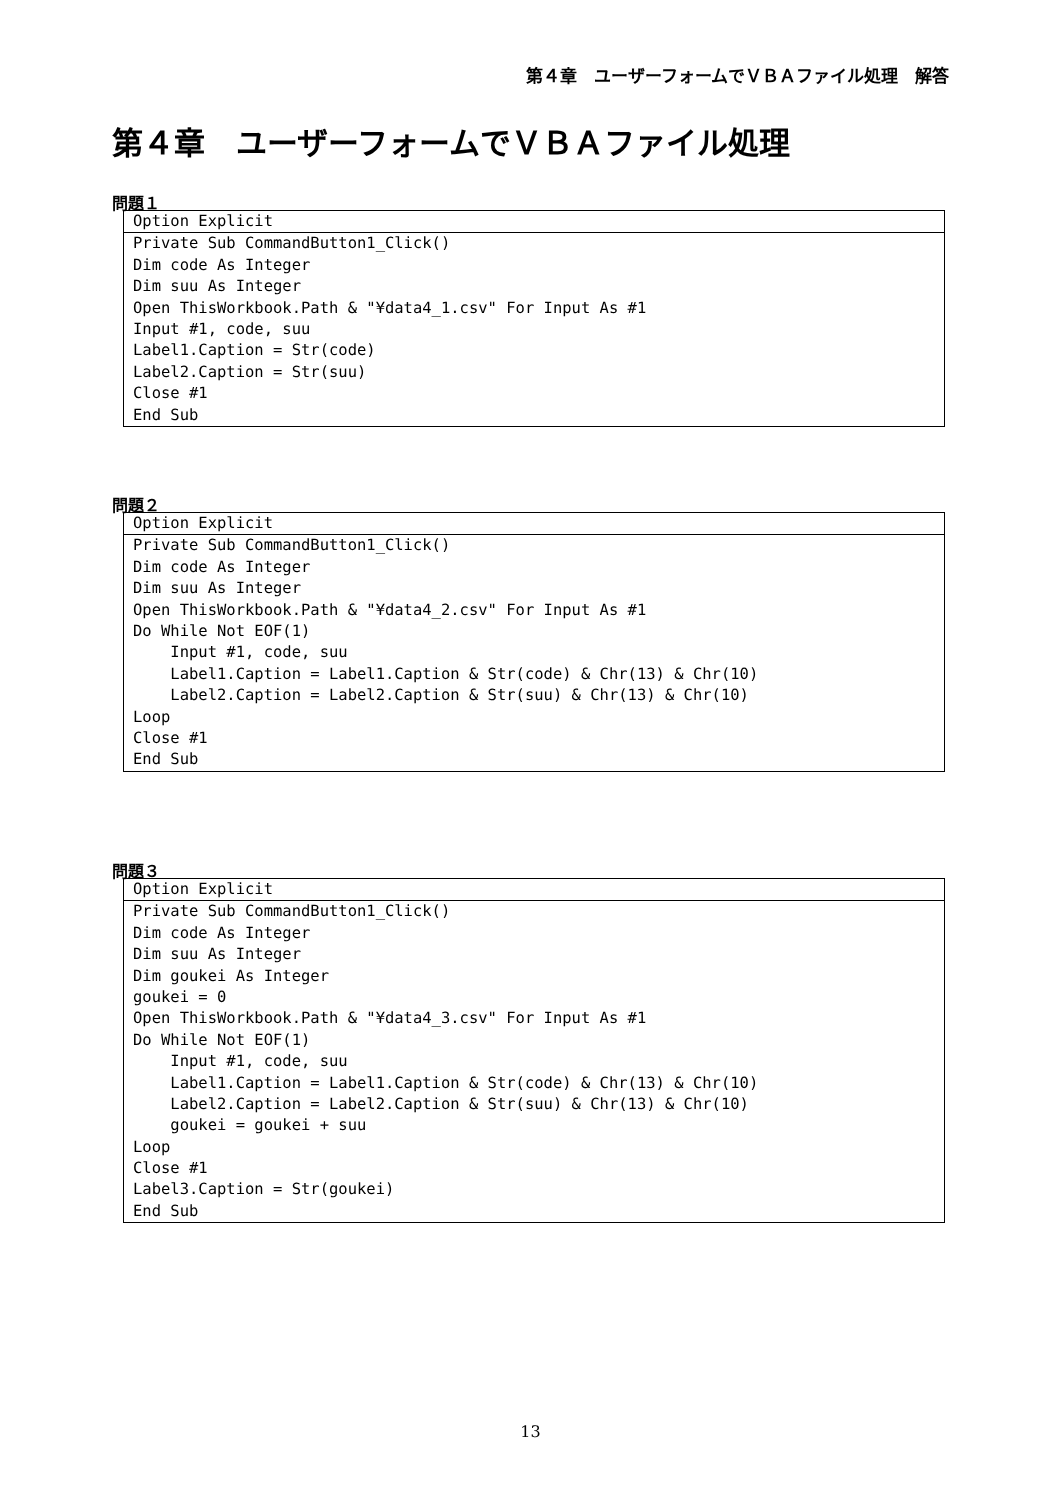第４章　ユーザーフォームでＶＢＡファイル処理　解答
第４章　ユーザーフォームでＶＢＡファイル処理
問題１
Option Explicit
Private Sub CommandButton1_Click()
Dim code As Integer
Dim suu As Integer
Open ThisWorkbook.Path & "¥data4_1.csv" For Input As #1
Input #1, code, suu
Label1.Caption = Str(code)
Label2.Caption = Str(suu)
Close #1
End Sub
問題２
Option Explicit
Private Sub CommandButton1_Click()
Dim code As Integer
Dim suu As Integer
Open ThisWorkbook.Path & "¥data4_2.csv" For Input As #1
Do While Not EOF(1)
Input #1, code, suu
Label1.Caption = Label1.Caption & Str(code) & Chr(13) & Chr(10)
Label2.Caption = Label2.Caption & Str(suu) & Chr(13) & Chr(10)
Loop
Close #1
End Sub
問題３
Option Explicit
Private Sub CommandButton1_Click()
Dim code As Integer
Dim suu As Integer
Dim goukei As Integer
goukei = 0
Open ThisWorkbook.Path & "¥data4_3.csv" For Input As #1
Do While Not EOF(1)
Input #1, code, suu
Label1.Caption = Label1.Caption & Str(code) & Chr(13) & Chr(10)
Label2.Caption = Label2.Caption & Str(suu) & Chr(13) & Chr(10)
goukei = goukei + suu
Loop
Close #1
Label3.Caption = Str(goukei)
End Sub
13